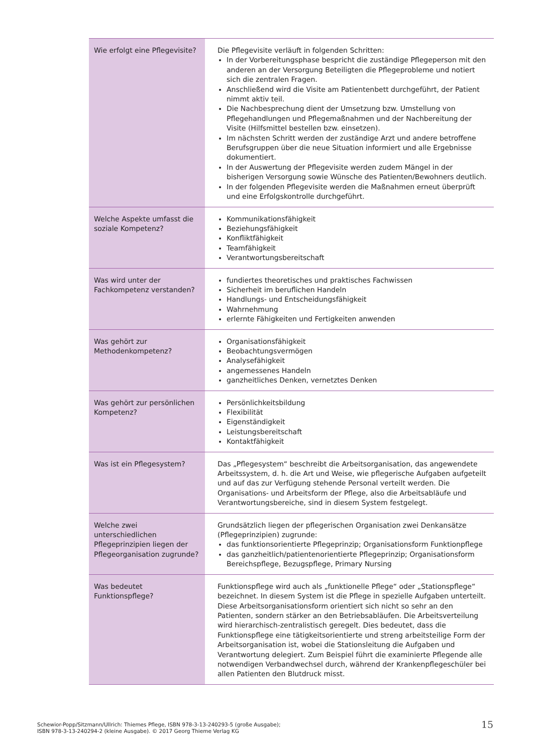| Wie erfolgt eine Pflegevisite? | Die Pflegevisite verläuft in folgenden Schritten: In der Vorbereitungsphase bespricht die zuständige Pflegeperson mit den anderen an der Versorgung Beteiligten die Pflegeprobleme und notiert sich die zentralen Fragen. Anschließend wird die Visite am Patientenbett durchgeführt, der Patient nimmt aktiv teil. Die Nachbesprechung dient der Umsetzung bzw. Umstellung von Pflegehandlungen und Pflegemaßnahmen und der Nachbereitung der Visite (Hilfsmittel bestellen bzw. einsetzen). Im nächsten Schritt werden der zuständige Arzt und andere betroffene Berufsgruppen über die neue Situation informiert und alle Ergebnisse dokumentiert. In der Auswertung der Pflegevisite werden zudem Mängel in der bisherigen Versorgung sowie Wünsche des Patienten/Bewohners deutlich. In der folgenden Pflegevisite werden die Maßnahmen erneut überprüft und eine Erfolgskontrolle durchgeführt. |
| Welche Aspekte umfasst die soziale Kompetenz? | Kommunikationsfähigkeit Beziehungsfähigkeit Konfliktfähigkeit Teamfähigkeit Verantwortungsbereitschaft |
| Was wird unter der Fachkompetenz verstanden? | fundiertes theoretisches und praktisches Fachwissen Sicherheit im beruflichen Handeln Handlungs- und Entscheidungsfähigkeit Wahrnehmung erlernte Fähigkeiten und Fertigkeiten anwenden |
| Was gehört zur Methodenkompetenz? | Organisationsfähigkeit Beobachtungsvermögen Analysefähigkeit angemessenes Handeln ganzheitliches Denken, vernetztes Denken |
| Was gehört zur persönlichen Kompetenz? | Persönlichkeitsbildung Flexibilität Eigenständigkeit Leistungsbereitschaft Kontaktfähigkeit |
| Was ist ein Pflegesystem? | Das „Pflegesystem“ beschreibt die Arbeitsorganisation, das angewendete Arbeitssystem, d. h. die Art und Weise, wie pflegerische Aufgaben aufgeteilt und auf das zur Verfügung stehende Personal verteilt werden. Die Organisations- und Arbeitsform der Pflege, also die Arbeitsabläufe und Verantwortungsbereiche, sind in diesem System festgelegt. |
| Welche zwei unterschiedlichen Pflegeprinzipien liegen der Pflegeorganisation zugrunde? | Grundsätzlich liegen der pflegerischen Organisation zwei Denkansätze (Pflegeprinzipien) zugrunde: das funktionsorientierte Pflegeprinzip; Organisationsform Funktionpflege das ganzheitlich/patientenorientierte Pflegeprinzip; Organisationsform Bereichspflege, Bezugspflege, Primary Nursing |
| Was bedeutet Funktionspflege? | Funktionspflege wird auch als „funktionelle Pflege“ oder „Stationspflege“ bezeichnet. In diesem System ist die Pflege in spezielle Aufgaben unterteilt. Diese Arbeitsorganisationsform orientiert sich nicht so sehr an den Patienten, sondern stärker an den Betriebsabläufen. Die Arbeitsverteilung wird hierarchisch-zentralistisch geregelt. Dies bedeutet, dass die Funktionspflege eine tätigkeitsorientierte und streng arbeitsteilige Form der Arbeitsorganisation ist, wobei die Stationsleitung die Aufgaben und Verantwortung delegiert. Zum Beispiel führt die examinierte Pflegende alle notwendigen Verbandwechsel durch, während der Krankenpflegeschüler bei allen Patienten den Blutdruck misst. |
Schewior-Popp/Sitzmann/Ullrich: Thiemes Pflege, ISBN 978-3-13-240293-5 (große Ausgabe);
ISBN 978-3-13-240294-2 (kleine Ausgabe). © 2017 Georg Thieme Verlag KG
15